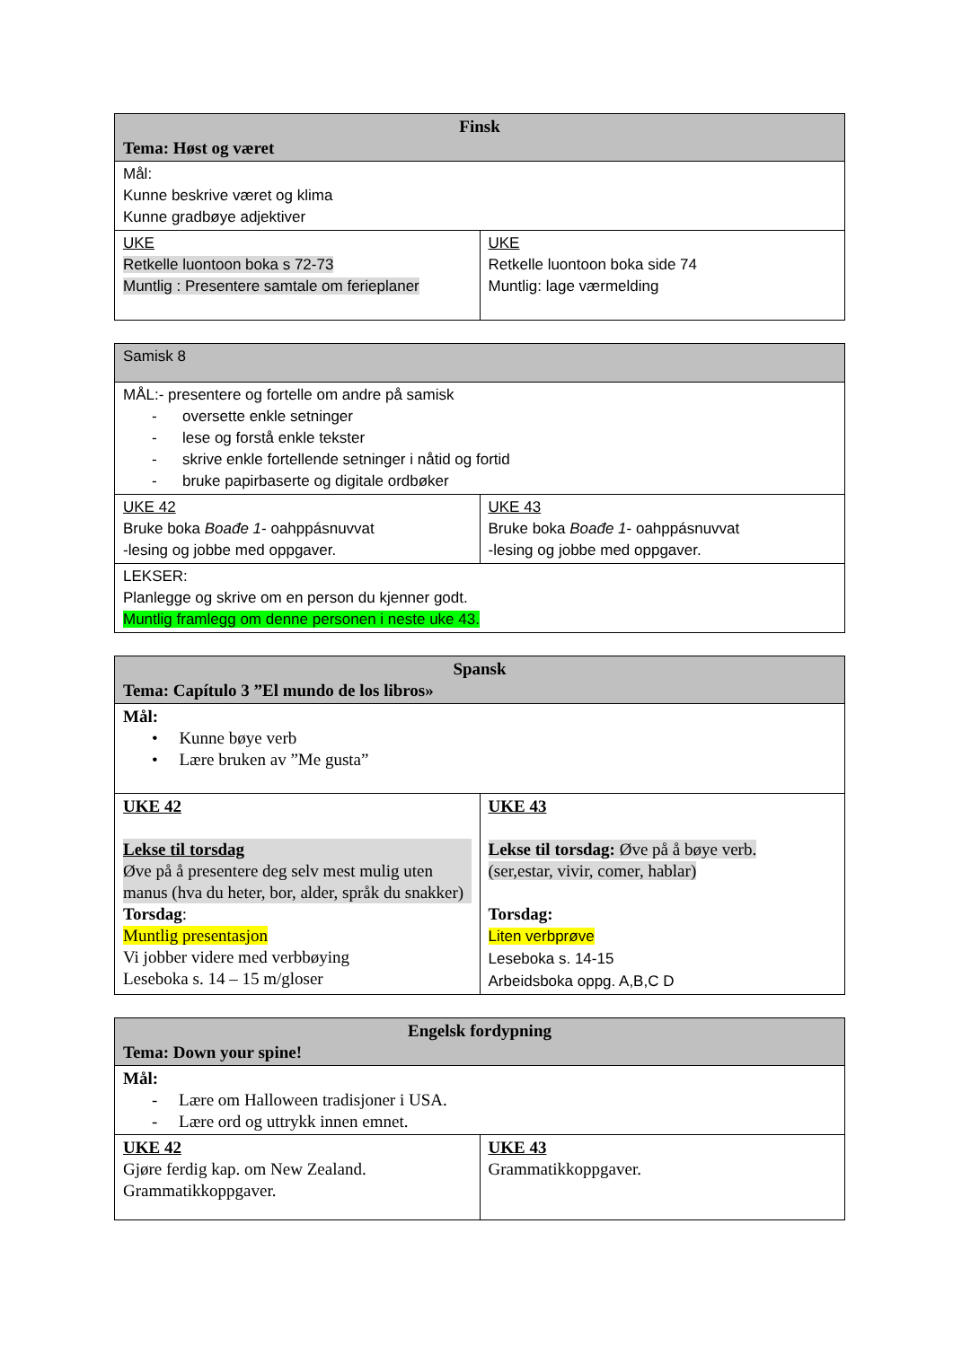| Finsk Tema: Høst og været | |
| Mål: Kunne beskrive været og klima Kunne gradbøye adjektiver | |
| UKE Retkelle luontoon boka s 72-73 Muntlig : Presentere samtale om ferieplaner | UKE Retkelle luontoon boka side 74 Muntlig: lage værmelding |
| Samisk 8 | |
| MÅL:- presentere og fortelle om andre på samisk - oversette enkle setninger - lese og forstå enkle tekster - skrive enkle fortellende setninger i nåtid og fortid - bruke papirbaserte og digitale ordbøker | |
| UKE 42 Bruke boka Boađe 1 - oahppásnuvvat -lesing og jobbe med oppgaver. | UKE 43 Bruke boka Boađe 1 - oahppásnuvvat -lesing og jobbe med oppgaver. |
| LEKSER: Planlegge og skrive om en person du kjenner godt. Muntlig framlegg om denne personen i neste uke 43. | |
| Spansk Tema: Capítulo 3 ”El mundo de los libros» | |
| Mål: • Kunne bøye verb • Lære bruken av ”Me gusta” | |
| UKE 42 Lekse til torsdag Øve på å presentere deg selv mest mulig uten manus (hva du heter, bor, alder, språk du snakker) Torsdag : Muntlig presentasjon Vi jobber videre med verbbøying Leseboka s. 14 – 15 m/gloser | UKE 43 Lekse til torsdag: Øve på å bøye verb. (ser,estar, vivir, comer, hablar) Torsdag: Liten verbprøve Leseboka s. 14-15 Arbeidsboka oppg. A,B,C D |
| Engelsk fordypning Tema: Down your spine! | |
| Mål: - Lære om Halloween tradisjoner i USA. - Lære ord og uttrykk innen emnet. | |
| UKE 42 Gjøre ferdig kap. om New Zealand. Grammatikkoppgaver. | UKE 43 Grammatikkoppgaver. |